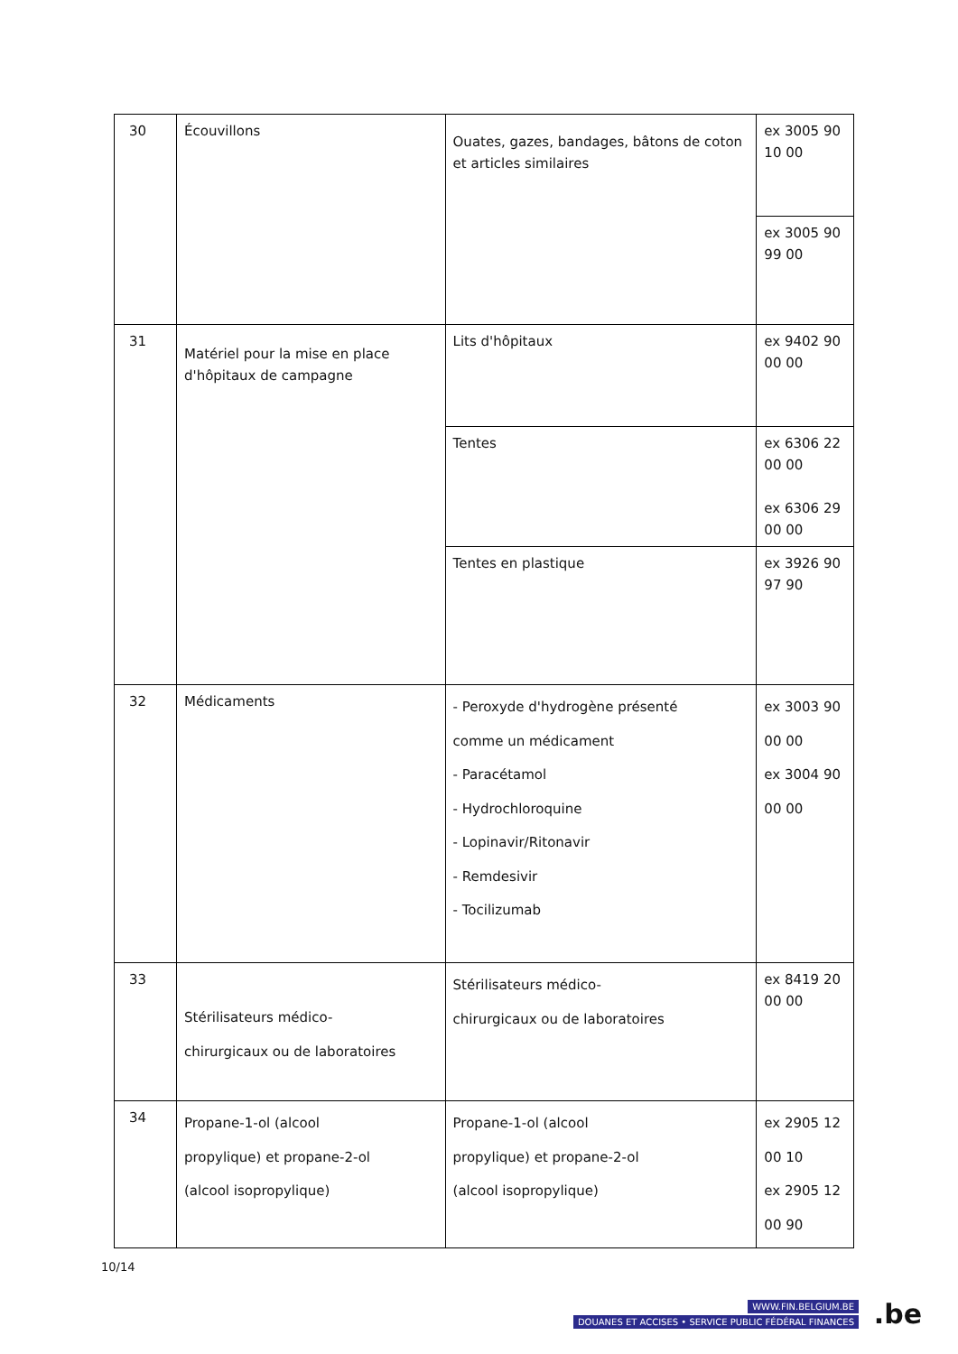| 30 | Écouvillons | Ouates, gazes, bandages, bâtons de coton et articles similaires | ex 3005 90 10 00 |
| | | | ex 3005 90 99 00 |
| 31 | Matériel pour la mise en place d'hôpitaux de campagne | Lits d'hôpitaux | ex 9402 90 00 00 |
| | | Tentes | ex 6306 22 00 00 ex 6306 29 00 00 |
| | | Tentes en plastique | ex 3926 90 97 90 |
| 32 | Médicaments | - Peroxyde d'hydrogène présenté comme un médicament - Paracétamol - Hydrochloroquine - Lopinavir/Ritonavir - Remdesivir - Tocilizumab | ex 3003 90 00 00 ex 3004 90 00 00 |
| 33 | Stérilisateurs médico- chirurgicaux ou de laboratoires | Stérilisateurs médico- chirurgicaux ou de laboratoires | ex 8419 20 00 00 |
| 34 | Propane-1-ol (alcool propylique) et propane-2-ol (alcool isopropylique) | Propane-1-ol (alcool propylique) et propane-2-ol (alcool isopropylique) | ex 2905 12 00 10 ex 2905 12 00 90 |
10/14
WWW.FIN.BELGIUM.BE
DOUANES ET ACCISES • SERVICE PUBLIC FÉDÉRAL FINANCES
.be